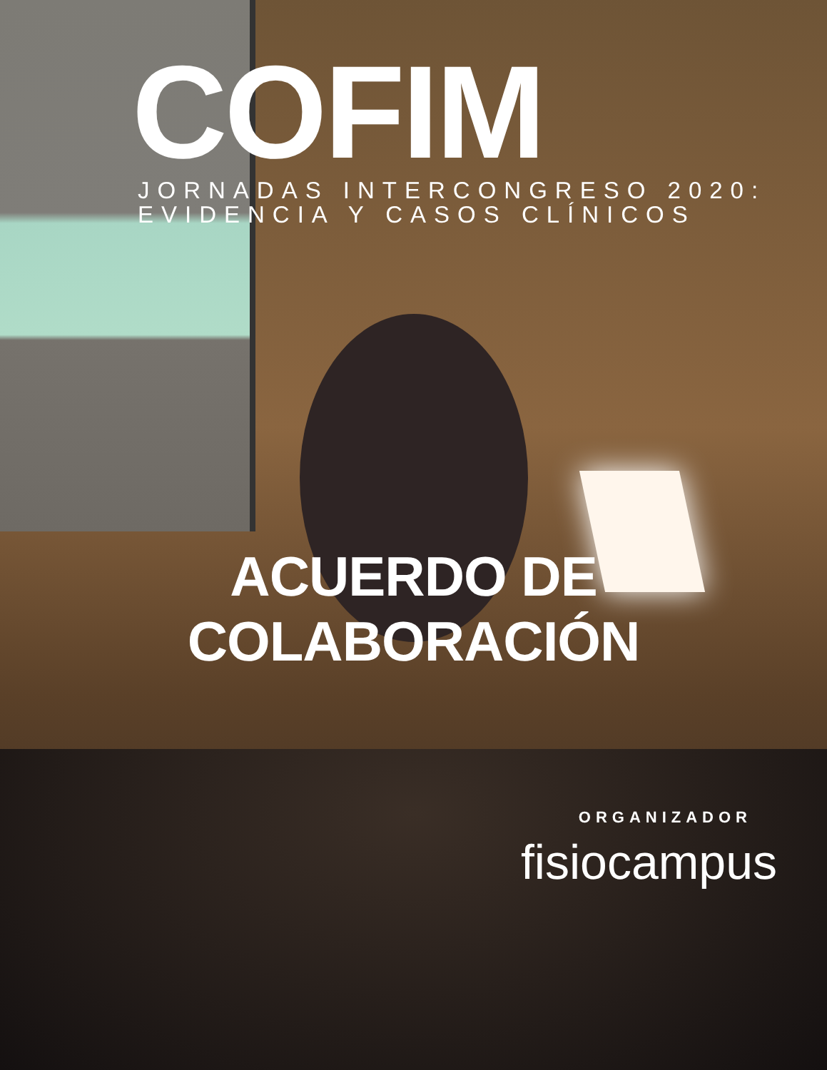COFIM
JORNADAS INTERCONGRESO 2020:
EVIDENCIA Y CASOS CLÍNICOS
ACUERDO DE COLABORACIÓN
ORGANIZADOR
fisiocampus